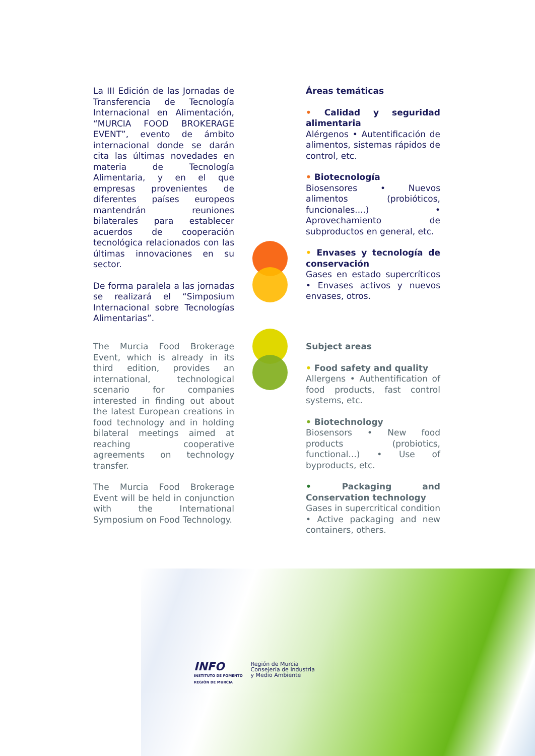La III Edición de las Jornadas de Transferencia de Tecnología Internacional en Alimentación, “MURCIA FOOD BROKERAGE EVENT”, evento de ámbito internacional donde se darán cita las últimas novedades en materia de Tecnología Alimentaria, y en el que empresas provenientes de diferentes países europeos mantendrán reuniones bilaterales para establecer acuerdos de cooperación tecnológica relacionados con las últimas innovaciones en su sector.
De forma paralela a las jornadas se realizará el “Simposium Internacional sobre Tecnologías Alimentarias”.
Áreas temáticas
• Calidad y seguridad alimentaria
Alérgenos • Autentificación de alimentos, sistemas rápidos de control, etc.
• Biotecnología
Biosensores • Nuevos alimentos (probióticos, funcionales....) • Aprovechamiento de subproductos en general, etc.
• Envases y tecnología de conservación
Gases en estado supercríticos • Envases activos y nuevos envases, otros.
The Murcia Food Brokerage Event, which is already in its third edition, provides an international, technological scenario for companies interested in finding out about the latest European creations in food technology and in holding bilateral meetings aimed at reaching cooperative agreements on technology transfer.
The Murcia Food Brokerage Event will be held in conjunction with the International Symposium on Food Technology.
Subject areas
• Food safety and quality
Allergens • Authentification of food products, fast control systems, etc.
• Biotechnology
Biosensors • New food products (probiotics, functional...) • Use of byproducts, etc.
• Packaging and Conservation technology
Gases in supercritical condition • Active packaging and new containers, others.
INFO
INSTITUTO DE FOMENTO
REGIÓN DE MURCIA
Región de Murcia
Consejería de Industria
y Medio Ambiente